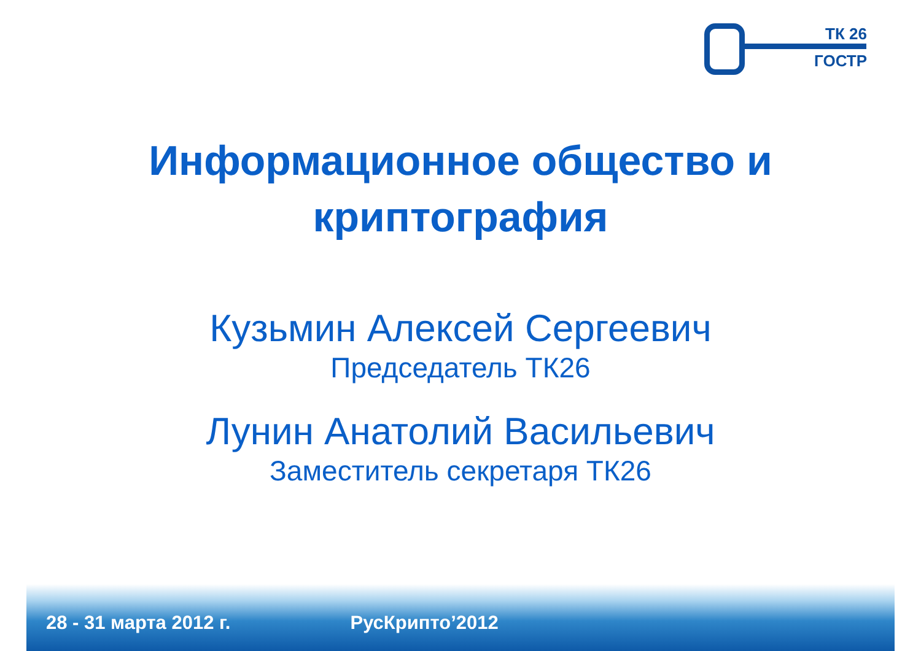ТК 26
ГОСТР
Информационное общество и
криптография
Кузьмин Алексей Сергеевич
Председатель ТК26
Лунин Анатолий Васильевич
Заместитель секретаря ТК26
28 - 31 марта 2012 г. РусКрипто’2012